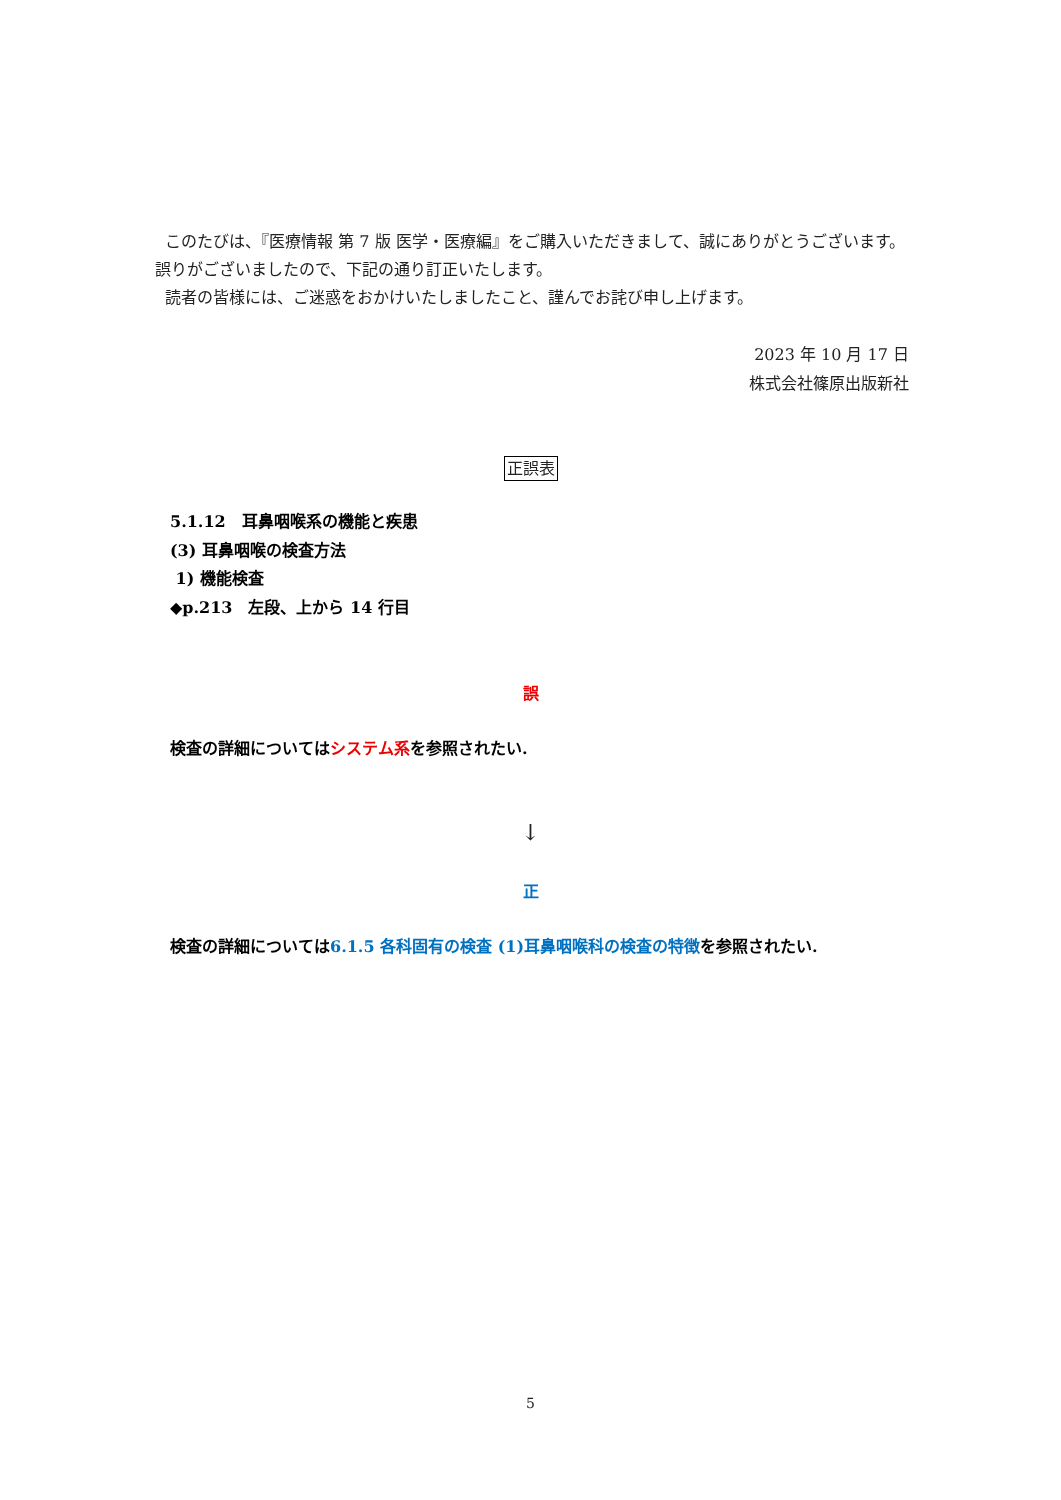このたびは、『医療情報 第 7 版 医学・医療編』をご購入いただきまして、誠にありがとうございます。 誤りがございましたので、下記の通り訂正いたします。
読者の皆様には、ご迷惑をおかけいたしましたこと、謹んでお詫び申し上げます。
2023 年 10 月 17 日
株式会社篠原出版新社
正誤表
5.1.12　耳鼻咽喉系の機能と疾患
(3) 耳鼻咽喉の検査方法
1) 機能検査
◆p.213　左段、上から 14 行目
誤
検査の詳細についてはシステム系を参照されたい.
↓
正
検査の詳細については6.1.5 各科固有の検査 (1)耳鼻咽喉科の検査の特徴を参照されたい.
5